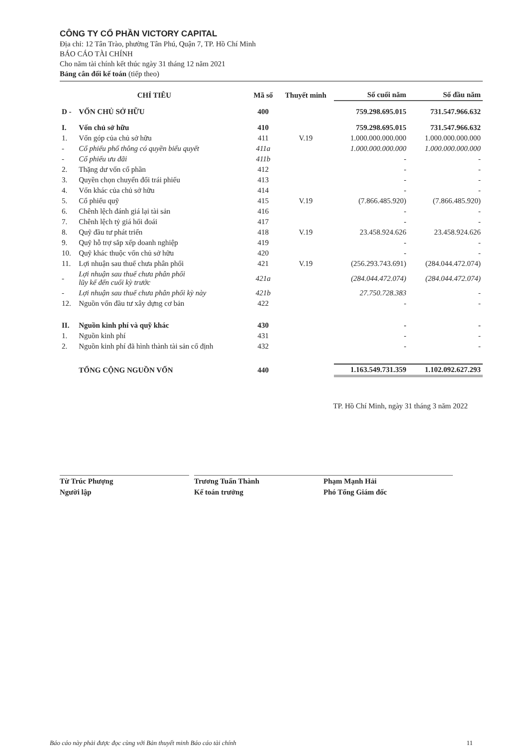CÔNG TY CỔ PHẦN VICTORY CAPITAL
Địa chỉ: 12 Tân Trào, phường Tân Phú, Quận 7, TP. Hồ Chí Minh
BÁO CÁO TÀI CHÍNH
Cho năm tài chính kết thúc ngày 31 tháng 12 năm 2021
Bảng cân đối kế toán (tiếp theo)
| CHỈ TIÊU | | Mã số | Thuyết minh | Số cuối năm | Số đầu năm |
| --- | --- | --- | --- | --- | --- |
| D - | VỐN CHỦ SỞ HỮU | 400 | | 759.298.695.015 | 731.547.966.632 |
| I. | Vốn chủ sở hữu | 410 | | 759.298.695.015 | 731.547.966.632 |
| 1. | Vốn góp của chủ sở hữu | 411 | V.19 | 1.000.000.000.000 | 1.000.000.000.000 |
| - | Cổ phiếu phổ thông có quyền biểu quyết | 411a | | 1.000.000.000.000 | 1.000.000.000.000 |
| - | Cổ phiếu ưu đãi | 411b | | - | - |
| 2. | Thặng dư vốn cổ phần | 412 | | - | - |
| 3. | Quyền chọn chuyển đổi trái phiếu | 413 | | - | - |
| 4. | Vốn khác của chủ sở hữu | 414 | | - | - |
| 5. | Cổ phiếu quỹ | 415 | V.19 | (7.866.485.920) | (7.866.485.920) |
| 6. | Chênh lệch đánh giá lại tài sản | 416 | | - | - |
| 7. | Chênh lệch tỷ giá hối đoái | 417 | | - | - |
| 8. | Quỹ đầu tư phát triển | 418 | V.19 | 23.458.924.626 | 23.458.924.626 |
| 9. | Quỹ hỗ trợ sắp xếp doanh nghiệp | 419 | | - | - |
| 10. | Quỹ khác thuộc vốn chủ sở hữu | 420 | | - | - |
| 11. | Lợi nhuận sau thuế chưa phân phối | 421 | V.19 | (256.293.743.691) | (284.044.472.074) |
| - | Lợi nhuận sau thuế chưa phân phối lũy kế đến cuối kỳ trước | 421a | | (284.044.472.074) | (284.044.472.074) |
| - | Lợi nhuận sau thuế chưa phân phối kỳ này | 421b | | 27.750.728.383 | - |
| 12. | Nguồn vốn đầu tư xây dựng cơ bản | 422 | | - | - |
| II. | Nguồn kinh phí và quỹ khác | 430 | | - | - |
| 1. | Nguồn kinh phí | 431 | | - | - |
| 2. | Nguồn kinh phí đã hình thành tài sản cố định | 432 | | - | - |
| | TỔNG CỘNG NGUỒN VỐN | 440 | | 1.163.549.731.359 | 1.102.092.627.293 |
TP. Hồ Chí Minh, ngày 31 tháng 3 năm 2022
Từ Trúc Phượng
Người lập
Trương Tuấn Thành
Kế toán trưởng
Phạm Mạnh Hải
Phó Tổng Giám đốc
Báo cáo này phải được đọc cùng với Bản thuyết minh Báo cáo tài chính 11